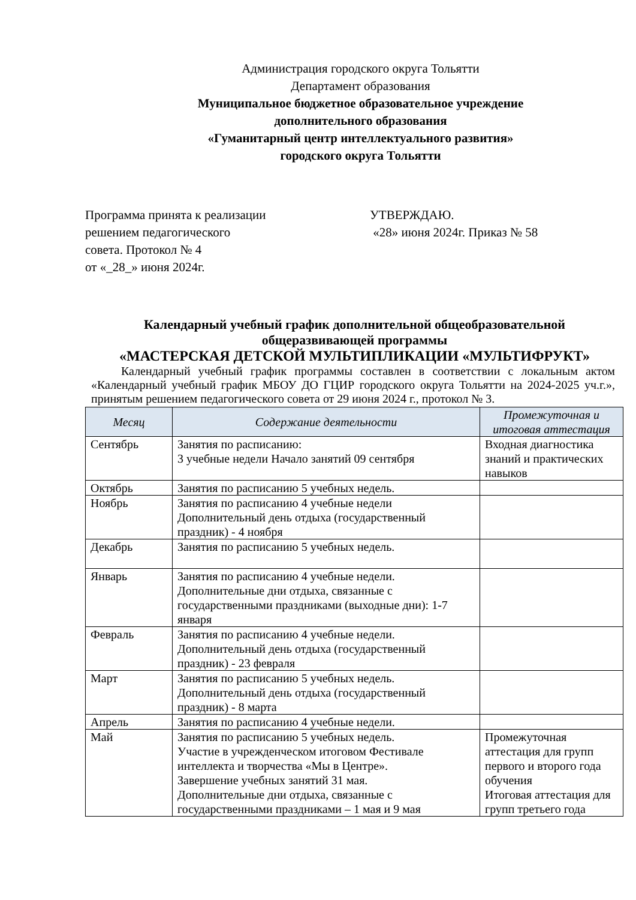Администрация городского округа Тольятти
Департамент образования
Муниципальное бюджетное образовательное учреждение
дополнительного образования
«Гуманитарный центр интеллектуального развития»
городского округа Тольятти
Программа принята к реализации
решением педагогического
совета. Протокол № 4
от «_28_» июня 2024г.
УТВЕРЖДАЮ.
«28» июня 2024г. Приказ № 58
Календарный учебный график дополнительной общеобразовательной
общеразвивающей программы
«МАСТЕРСКАЯ ДЕТСКОЙ МУЛЬТИПЛИКАЦИИ «МУЛЬТИФРУКТ»
Календарный учебный график программы составлен в соответствии с локальным актом «Календарный учебный график МБОУ ДО ГЦИР городского округа Тольятти на 2024-2025 уч.г.», принятым решением педагогического совета от 29 июня 2024 г., протокол № 3.
| Месяц | Содержание деятельности | Промежуточная и итоговая аттестация |
| --- | --- | --- |
| Сентябрь | Занятия по расписанию: 3 учебные недели Начало занятий 09 сентября | Входная диагностика знаний и практических навыков |
| Октябрь | Занятия по расписанию 5 учебных недель. | |
| Ноябрь | Занятия по расписанию 4 учебные недели Дополнительный день отдыха (государственный праздник) - 4 ноября | |
| Декабрь | Занятия по расписанию 5 учебных недель. | |
| Январь | Занятия по расписанию 4 учебные недели. Дополнительные дни отдыха, связанные с государственными праздниками (выходные дни): 1-7 января | |
| Февраль | Занятия по расписанию 4 учебные недели. Дополнительный день отдыха (государственный праздник) - 23 февраля | |
| Март | Занятия по расписанию 5 учебных недель. Дополнительный день отдыха (государственный праздник) - 8 марта | |
| Апрель | Занятия по расписанию 4 учебные недели. | |
| Май | Занятия по расписанию 5 учебных недель. Участие в учрежденческом итоговом Фестивале интеллекта и творчества «Мы в Центре». Завершение учебных занятий 31 мая. Дополнительные дни отдыха, связанные с государственными праздниками – 1 мая и 9 мая | Промежуточная аттестация для групп первого и второго года обучения Итоговая аттестация для групп третьего года |